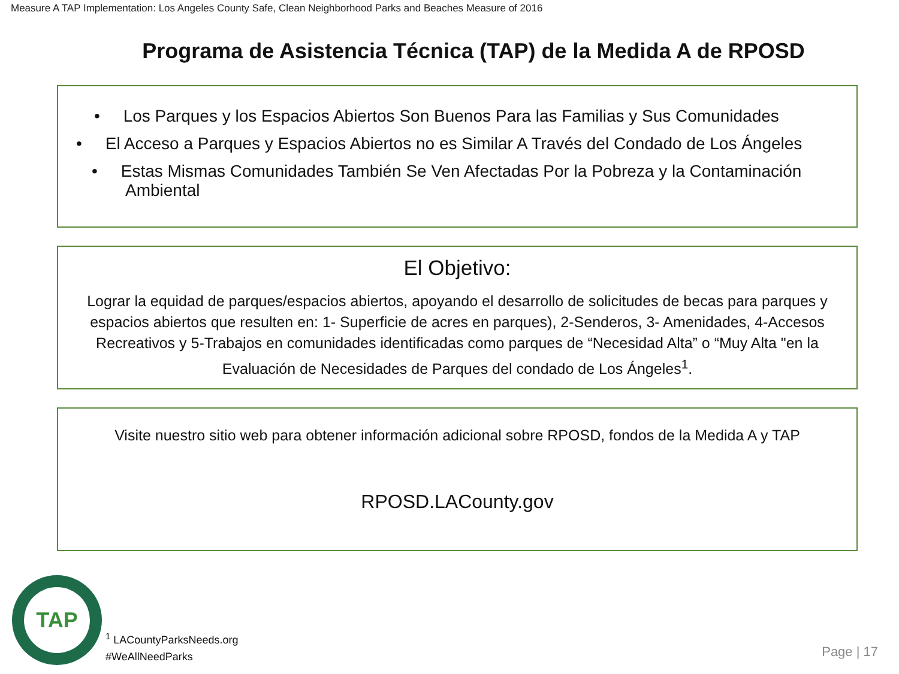Measure A TAP Implementation: Los Angeles County Safe, Clean Neighborhood Parks and Beaches Measure of 2016
Programa de Asistencia Técnica (TAP) de la Medida A de RPOSD
• Los Parques y los Espacios Abiertos Son Buenos Para las Familias y Sus Comunidades
• El Acceso a Parques y Espacios Abiertos no es Similar A Través del Condado de Los Ángeles
• Estas Mismas Comunidades También Se Ven Afectadas Por la Pobreza y la Contaminación
Ambiental
El Objetivo:
Lograr la equidad de parques/espacios abiertos, apoyando el desarrollo de solicitudes de becas para parques y espacios abiertos que resulten en: 1- Superficie de acres en parques), 2-Senderos, 3- Amenidades, 4-Accesos Recreativos y 5-Trabajos en comunidades identificadas como parques de “Necesidad Alta” o “Muy Alta "en la Evaluación de Necesidades de Parques del condado de Los Ángeles<sup>1</sup>.
Visite nuestro sitio web para obtener información adicional sobre RPOSD, fondos de la Medida A y TAP
RPOSD.LACounty.gov
TAP
<sup>1</sup> LACountyParksNeeds.org
#WeAllNeedParks
Page | 17